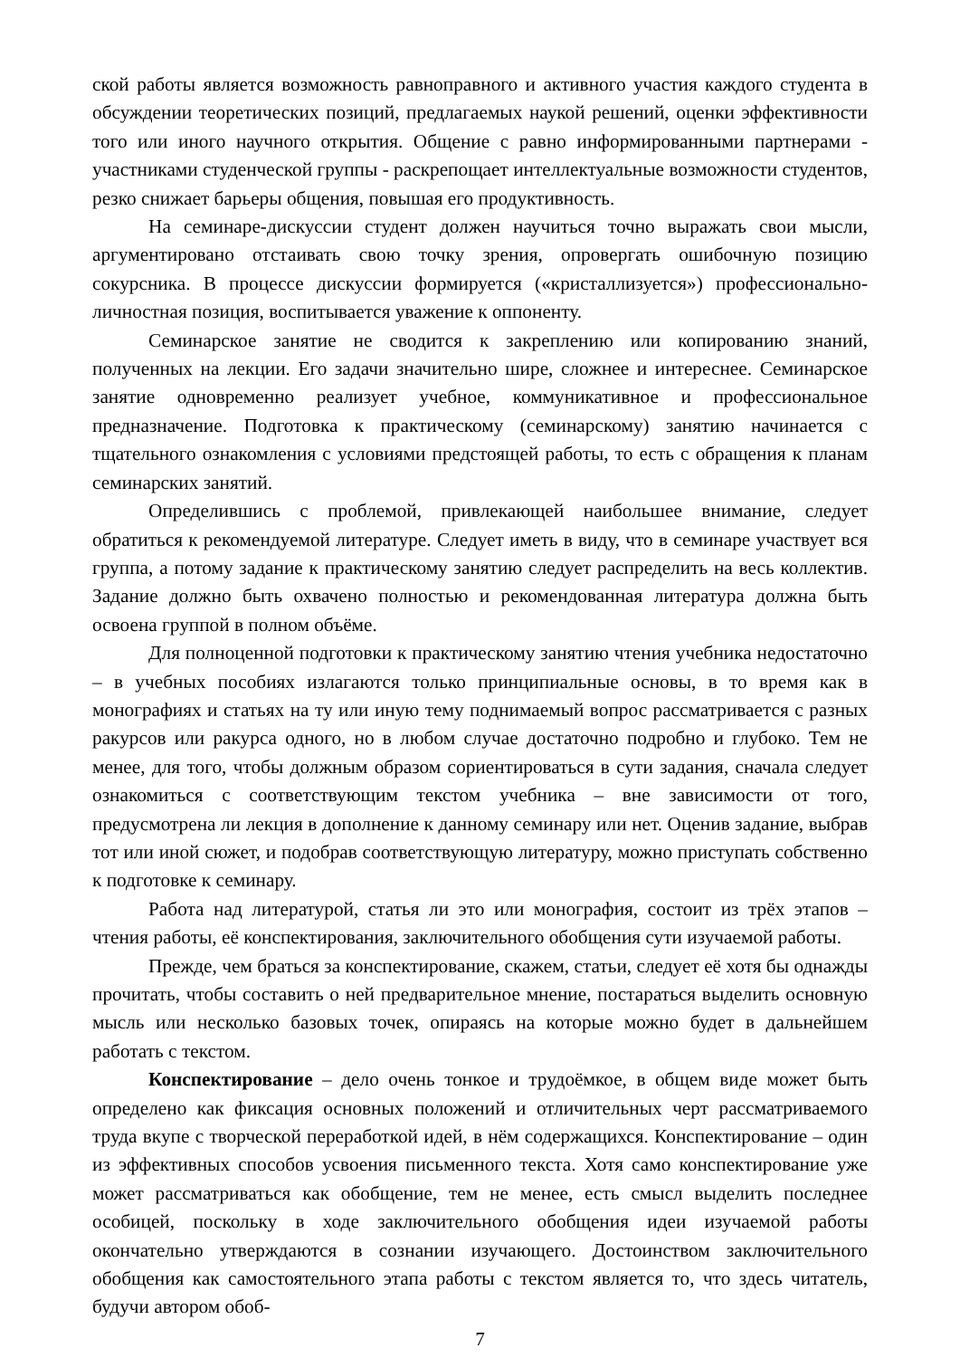ской работы является возможность равноправного и активного участия каждого студента в обсуждении теоретических позиций, предлагаемых наукой решений, оценки эффективности того или иного научного открытия. Общение с равно информированными партнерами - участниками студенческой группы - раскрепощает интеллектуальные возможности студентов, резко снижает барьеры общения, повышая его продуктивность.
На семинаре-дискуссии студент должен научиться точно выражать свои мысли, аргументировано отстаивать свою точку зрения, опровергать ошибочную позицию сокурсника. В процессе дискуссии формируется («кристаллизуется») профессионально-личностная позиция, воспитывается уважение к оппоненту.
Семинарское занятие не сводится к закреплению или копированию знаний, полученных на лекции. Его задачи значительно шире, сложнее и интереснее. Семинарское занятие одновременно реализует учебное, коммуникативное и профессиональное предназначение. Подготовка к практическому (семинарскому) занятию начинается с тщательного ознакомления с условиями предстоящей работы, то есть с обращения к планам семинарских занятий.
Определившись с проблемой, привлекающей наибольшее внимание, следует обратиться к рекомендуемой литературе. Следует иметь в виду, что в семинаре участвует вся группа, а потому задание к практическому занятию следует распределить на весь коллектив. Задание должно быть охвачено полностью и рекомендованная литература должна быть освоена группой в полном объёме.
Для полноценной подготовки к практическому занятию чтения учебника недостаточно – в учебных пособиях излагаются только принципиальные основы, в то время как в монографиях и статьях на ту или иную тему поднимаемый вопрос рассматривается с разных ракурсов или ракурса одного, но в любом случае достаточно подробно и глубоко. Тем не менее, для того, чтобы должным образом сориентироваться в сути задания, сначала следует ознакомиться с соответствующим текстом учебника – вне зависимости от того, предусмотрена ли лекция в дополнение к данному семинару или нет. Оценив задание, выбрав тот или иной сюжет, и подобрав соответствующую литературу, можно приступать собственно к подготовке к семинару.
Работа над литературой, статья ли это или монография, состоит из трёх этапов – чтения работы, её конспектирования, заключительного обобщения сути изучаемой работы.
Прежде, чем браться за конспектирование, скажем, статьи, следует её хотя бы однажды прочитать, чтобы составить о ней предварительное мнение, постараться выделить основную мысль или несколько базовых точек, опираясь на которые можно будет в дальнейшем работать с текстом.
Конспектирование – дело очень тонкое и трудоёмкое, в общем виде может быть определено как фиксация основных положений и отличительных черт рассматриваемого труда вкупе с творческой переработкой идей, в нём содержащихся. Конспектирование – один из эффективных способов усвоения письменного текста. Хотя само конспектирование уже может рассматриваться как обобщение, тем не менее, есть смысл выделить последнее особицей, поскольку в ходе заключительного обобщения идеи изучаемой работы окончательно утверждаются в сознании изучающего. Достоинством заключительного обобщения как самостоятельного этапа работы с текстом является то, что здесь читатель, будучи автором обоб-
7